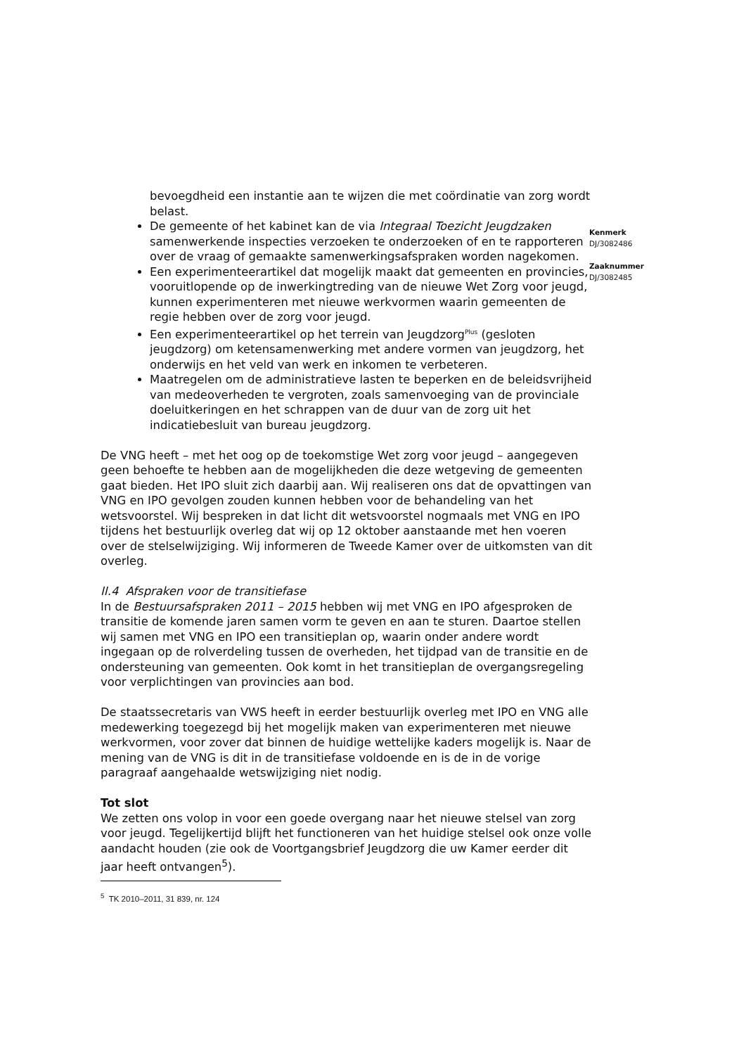Kenmerk
DJ/3082486
Zaaknummer
DJ/3082485
bevoegdheid een instantie aan te wijzen die met coördinatie van zorg wordt belast.
De gemeente of het kabinet kan de via Integraal Toezicht Jeugdzaken samenwerkende inspecties verzoeken te onderzoeken of en te rapporteren over de vraag of gemaakte samenwerkingsafspraken worden nagekomen.
Een experimenteerartikel dat mogelijk maakt dat gemeenten en provincies, vooruitlopende op de inwerkingtreding van de nieuwe Wet Zorg voor jeugd, kunnen experimenteren met nieuwe werkvormen waarin gemeenten de regie hebben over de zorg voor jeugd.
Een experimenteerartikel op het terrein van Jeugdzorg<sup>Plus</sup> (gesloten jeugdzorg) om ketensamenwerking met andere vormen van jeugdzorg, het onderwijs en het veld van werk en inkomen te verbeteren.
Maatregelen om de administratieve lasten te beperken en de beleidsvrijheid van medeoverheden te vergroten, zoals samenvoeging van de provinciale doeluitkeringen en het schrappen van de duur van de zorg uit het indicatiebesluit van bureau jeugdzorg.
De VNG heeft – met het oog op de toekomstige Wet zorg voor jeugd – aangegeven geen behoefte te hebben aan de mogelijkheden die deze wetgeving de gemeenten gaat bieden. Het IPO sluit zich daarbij aan. Wij realiseren ons dat de opvattingen van VNG en IPO gevolgen zouden kunnen hebben voor de behandeling van het wetsvoorstel. Wij bespreken in dat licht dit wetsvoorstel nogmaals met VNG en IPO tijdens het bestuurlijk overleg dat wij op 12 oktober aanstaande met hen voeren over de stelselwijziging. Wij informeren de Tweede Kamer over de uitkomsten van dit overleg.
II.4 Afspraken voor de transitiefase
In de Bestuursafspraken 2011 – 2015 hebben wij met VNG en IPO afgesproken de transitie de komende jaren samen vorm te geven en aan te sturen. Daartoe stellen wij samen met VNG en IPO een transitieplan op, waarin onder andere wordt ingegaan op de rolverdeling tussen de overheden, het tijdpad van de transitie en de ondersteuning van gemeenten. Ook komt in het transitieplan de overgangsregeling voor verplichtingen van provincies aan bod.
De staatssecretaris van VWS heeft in eerder bestuurlijk overleg met IPO en VNG alle medewerking toegezegd bij het mogelijk maken van experimenteren met nieuwe werkvormen, voor zover dat binnen de huidige wettelijke kaders mogelijk is. Naar de mening van de VNG is dit in de transitiefase voldoende en is de in de vorige paragraaf aangehaalde wetswijziging niet nodig.
Tot slot
We zetten ons volop in voor een goede overgang naar het nieuwe stelsel van zorg voor jeugd. Tegelijkertijd blijft het functioneren van het huidige stelsel ook onze volle aandacht houden (zie ook de Voortgangsbrief Jeugdzorg die uw Kamer eerder dit jaar heeft ontvangen<sup>5</sup>).
<sup>5</sup> TK 2010–2011, 31 839, nr. 124